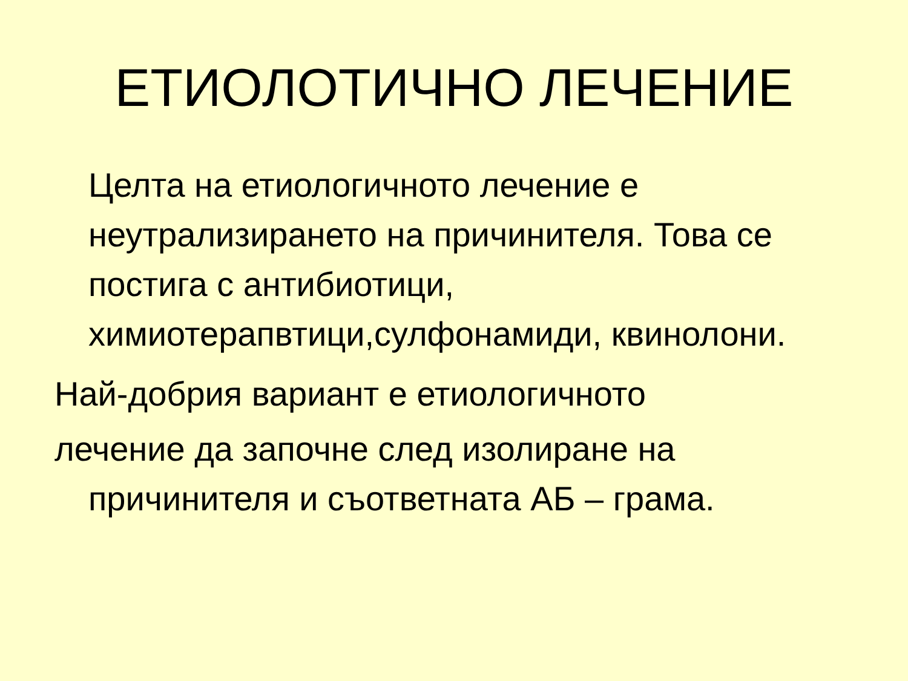ЕТИОЛОТИЧНО ЛЕЧЕНИЕ
Целта на етиологичното лечение е неутрализирането на причинителя. Това се постига с антибиотици, химиотерапвтици,сулфонамиди, квинолони.
Най-добрия вариант е етиологичното
лечение да започне след изолиране на причинителя и съответната АБ – грама.